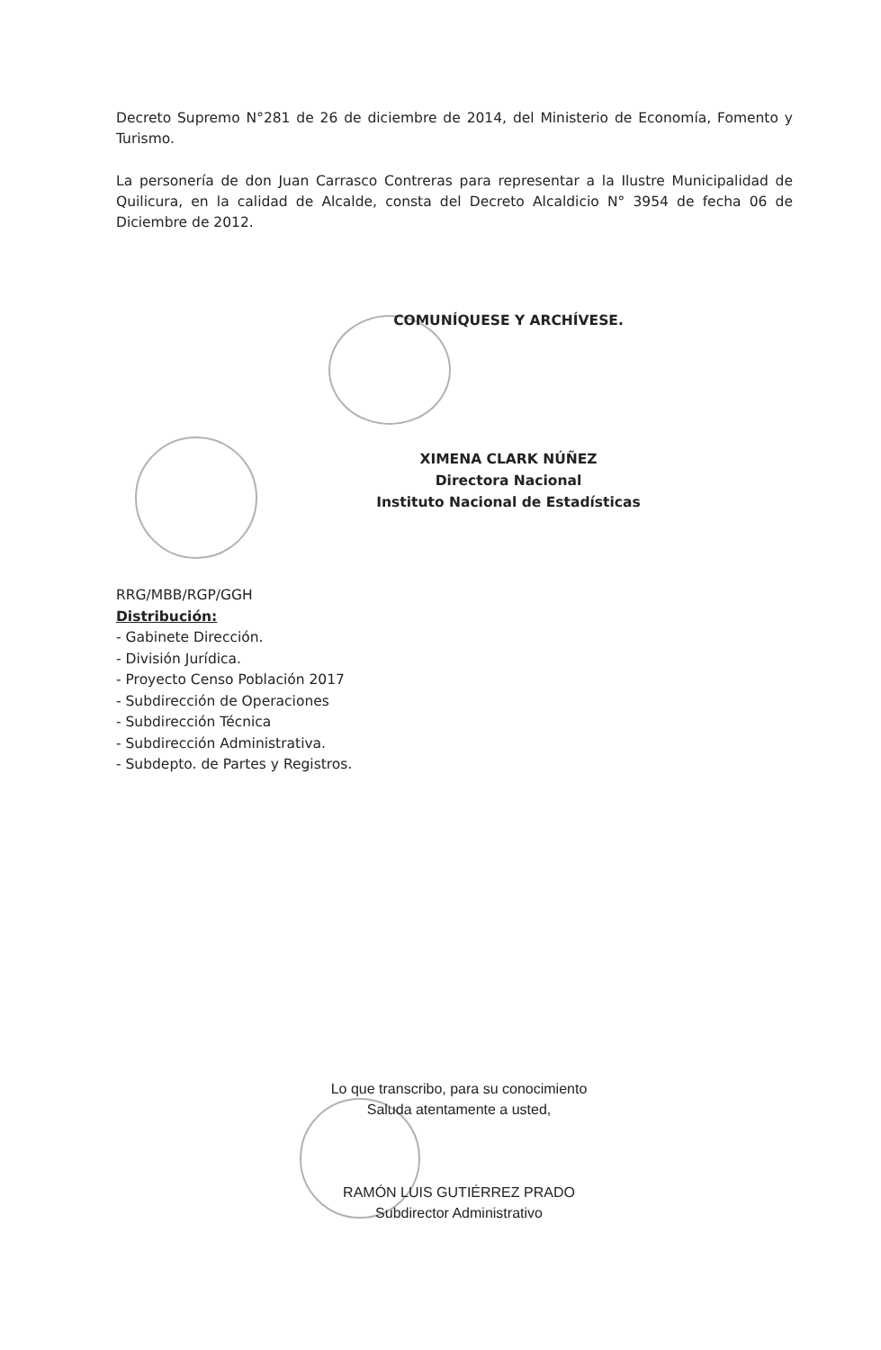Decreto Supremo N°281 de 26 de diciembre de 2014, del Ministerio de Economía, Fomento y Turismo.
La personería de don Juan Carrasco Contreras para representar a la Ilustre Municipalidad de Quilicura, en la calidad de Alcalde, consta del Decreto Alcaldicio N° 3954 de fecha 06 de Diciembre de 2012.
COMUNÍQUESE Y ARCHÍVESE.
XIMENA CLARK NÚÑEZ
Directora Nacional
Instituto Nacional de Estadísticas
RRG/MBB/RGP/GGH
Distribución:
- Gabinete Dirección.
- División Jurídica.
- Proyecto Censo Población 2017
- Subdirección de Operaciones
- Subdirección Técnica
- Subdirección Administrativa.
- Subdepto. de Partes y Registros.
Lo que transcribo, para su conocimiento
Saluda atentamente a usted,
RAMÓN LUIS GUTIÉRREZ PRADO
Subdirector Administrativo